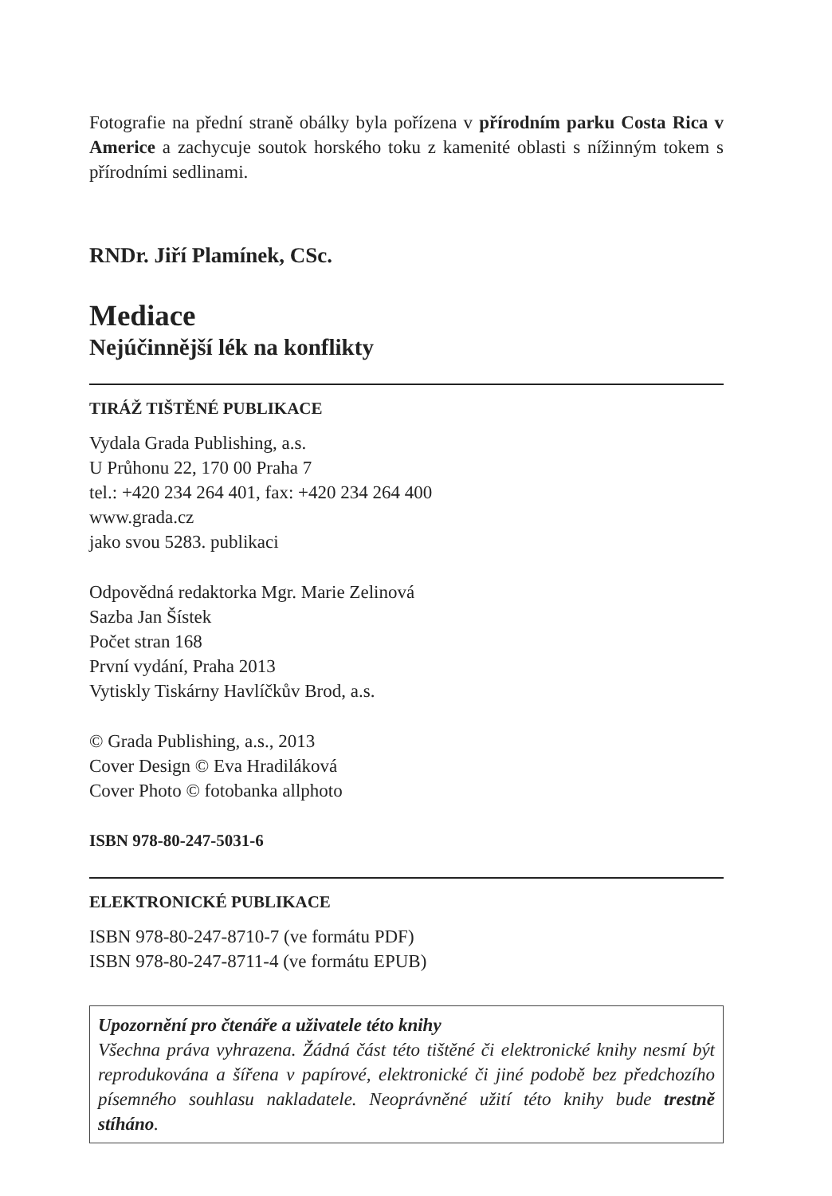Fotografie na přední straně obálky byla pořízena v přírodním parku Costa Rica v Americe a zachycuje soutok horského toku z kamenité oblasti s nížinným tokem s přírodními sedlinami.
RNDr. Jiří Plamínek, CSc.
Mediace
Nejúčinnější lék na konflikty
TIRÁŽ TIŠTĚNÉ PUBLIKACE
Vydala Grada Publishing, a.s.
U Průhonu 22, 170 00 Praha 7
tel.: +420 234 264 401, fax: +420 234 264 400
www.grada.cz
jako svou 5283. publikaci
Odpovědná redaktorka Mgr. Marie Zelinová
Sazba Jan Šístek
Počet stran 168
První vydání, Praha 2013
Vytiskly Tiskárny Havlíčkův Brod, a.s.
© Grada Publishing, a.s., 2013
Cover Design © Eva Hradiláková
Cover Photo © fotobanka allphoto
ISBN 978-80-247-5031-6
ELEKTRONICKÉ PUBLIKACE
ISBN 978-80-247-8710-7 (ve formátu PDF)
ISBN 978-80-247-8711-4 (ve formátu EPUB)
Upozornění pro čtenáře a uživatele této knihy
Všechna práva vyhrazena. Žádná část této tištěné či elektronické knihy nesmí být reprodukována a šířena v papírové, elektronické či jiné podobě bez předchozího písemného souhlasu nakladatele. Neoprávněné užití této knihy bude trestně stíháno.